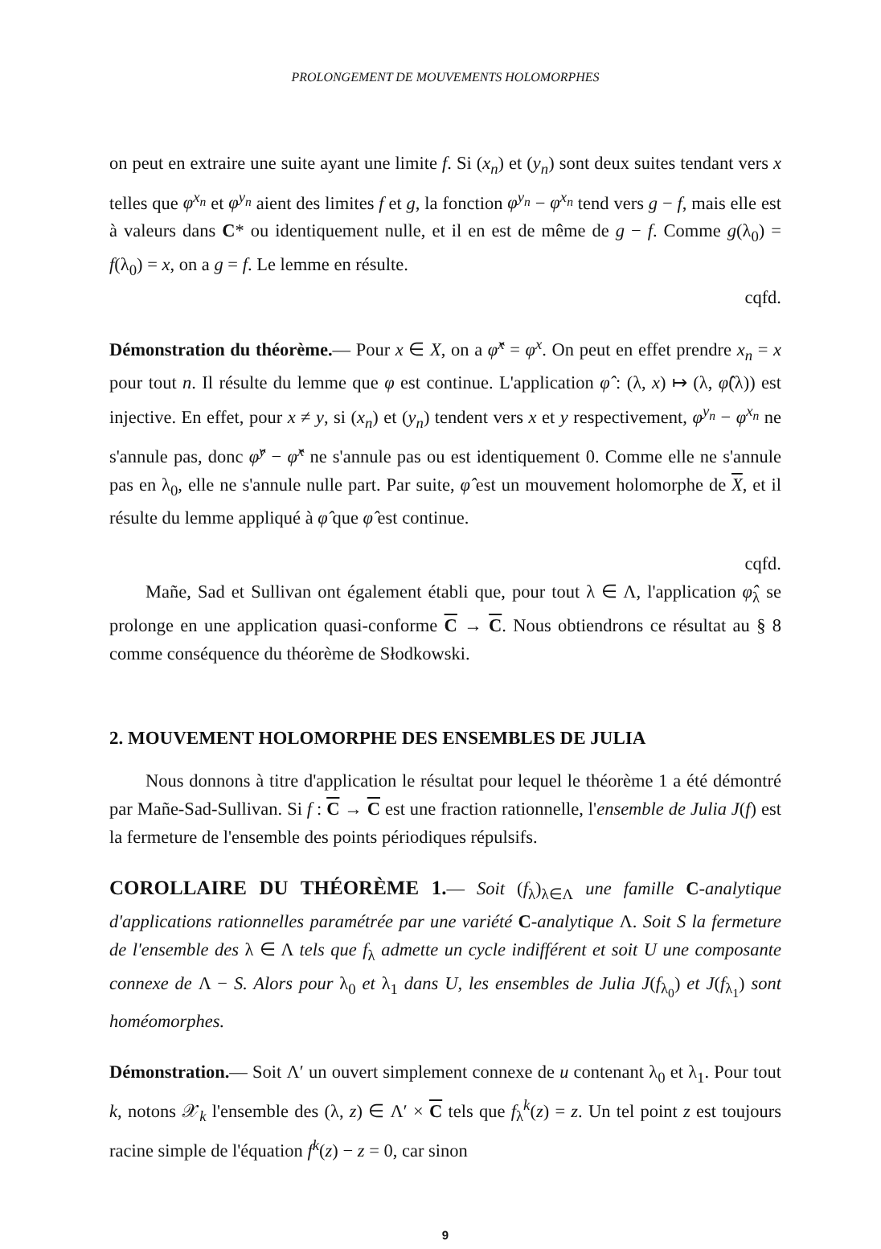PROLONGEMENT DE MOUVEMENTS HOLOMORPHES
on peut en extraire une suite ayant une limite f. Si (x<sub>n</sub>) et (y<sub>n</sub>) sont deux suites tendant vers x telles que φ<sup>x<sub>n</sub></sup> et φ<sup>y<sub>n</sub></sup> aient des limites f et g, la fonction φ<sup>y<sub>n</sub></sup> − φ<sup>x<sub>n</sub></sup> tend vers g − f, mais elle est à valeurs dans C* ou identiquement nulle, et il en est de même de g − f. Comme g(λ<sub>0</sub>) = f(λ<sub>0</sub>) = x, on a g = f. Le lemme en résulte.
cqfd.
Démonstration du théorème.— Pour x ∈ X, on a φ̂<sup>x</sup> = φ<sup>x</sup>. On peut en effet prendre x<sub>n</sub> = x pour tout n. Il résulte du lemme que φ est continue. L'application φ̂ : (λ, x) ↦ (λ, φ̂(λ)) est injective. En effet, pour x ≠ y, si (x<sub>n</sub>) et (y<sub>n</sub>) tendent vers x et y respectivement, φ<sup>y<sub>n</sub></sup> − φ<sup>x<sub>n</sub></sup> ne s'annule pas, donc φ̂<sup>y</sup> − φ̂<sup>x</sup> ne s'annule pas ou est identiquement 0. Comme elle ne s'annule pas en λ<sub>0</sub>, elle ne s'annule nulle part. Par suite, φ̂ est un mouvement holomorphe de X, et il résulte du lemme appliqué à φ̂ que φ̂ est continue.
cqfd.
Mañe, Sad et Sullivan ont également établi que, pour tout λ ∈ Λ, l'application φ̂<sub>λ</sub> se prolonge en une application quasi-conforme C → C. Nous obtiendrons ce résultat au § 8 comme conséquence du théorème de Słodkowski.
2. MOUVEMENT HOLOMORPHE DES ENSEMBLES DE JULIA
Nous donnons à titre d'application le résultat pour lequel le théorème 1 a été démontré par Mañe-Sad-Sullivan. Si f : C → C est une fraction rationnelle, l'ensemble de Julia J(f) est la fermeture de l'ensemble des points périodiques répulsifs.
COROLLAIRE DU THÉORÈME 1.— Soit (f<sub>λ</sub>)<sub>λ∈Λ</sub> une famille C-analytique d'applications rationnelles paramétrée par une variété C-analytique Λ. Soit S la fermeture de l'ensemble des λ ∈ Λ tels que f<sub>λ</sub> admette un cycle indifférent et soit U une composante connexe de Λ − S. Alors pour λ<sub>0</sub> et λ<sub>1</sub> dans U, les ensembles de Julia J(f<sub>λ<sub>0</sub></sub>) et J(f<sub>λ<sub>1</sub></sub>) sont homéomorphes.
Démonstration.— Soit Λ′ un ouvert simplement connexe de u contenant λ<sub>0</sub> et λ<sub>1</sub>. Pour tout k, notons 𝒳<sub>k</sub> l'ensemble des (λ, z) ∈ Λ′ × C tels que f<sub>λ</sub><sup>k</sup>(z) = z. Un tel point z est toujours racine simple de l'équation f<sup>k</sup>(z) − z = 0, car sinon
9